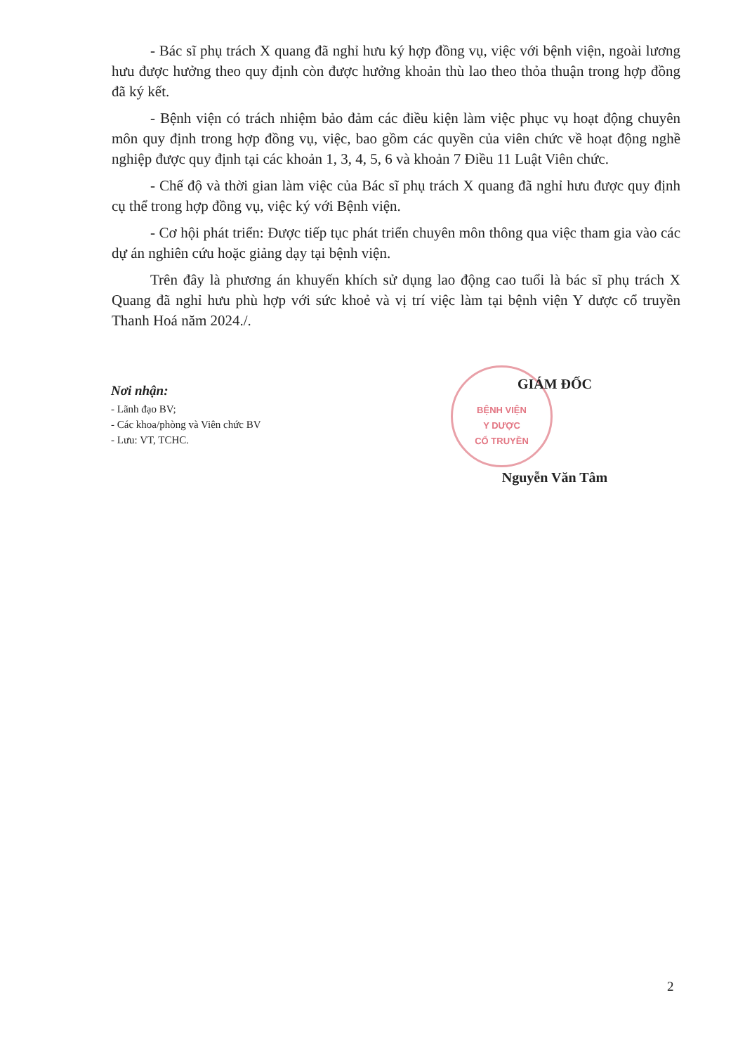- Bác sĩ phụ trách X quang đã nghỉ hưu ký hợp đồng vụ, việc với bệnh viện, ngoài lương hưu được hưởng theo quy định còn được hưởng khoản thù lao theo thỏa thuận trong hợp đồng đã ký kết.
- Bệnh viện có trách nhiệm bảo đảm các điều kiện làm việc phục vụ hoạt động chuyên môn quy định trong hợp đồng vụ, việc, bao gồm các quyền của viên chức về hoạt động nghề nghiệp được quy định tại các khoản 1, 3, 4, 5, 6 và khoản 7 Điều 11 Luật Viên chức.
- Chế độ và thời gian làm việc của Bác sĩ phụ trách X quang đã nghỉ hưu được quy định cụ thể trong hợp đồng vụ, việc ký với Bệnh viện.
- Cơ hội phát triển: Được tiếp tục phát triển chuyên môn thông qua việc tham gia vào các dự án nghiên cứu hoặc giảng dạy tại bệnh viện.
Trên đây là phương án khuyến khích sử dụng lao động cao tuổi là bác sĩ phụ trách X Quang đã nghỉ hưu phù hợp với sức khoẻ và vị trí việc làm tại bệnh viện Y dược cổ truyền Thanh Hoá năm 2024./.
BỆNH VIỆN
Y DƯỢC
CỔ TRUYỀN
Nơi nhận:
- Lãnh đạo BV;
- Các khoa/phòng và Viên chức BV
- Lưu: VT, TCHC.
GIÁM ĐỐC
Nguyễn Văn Tâm
2